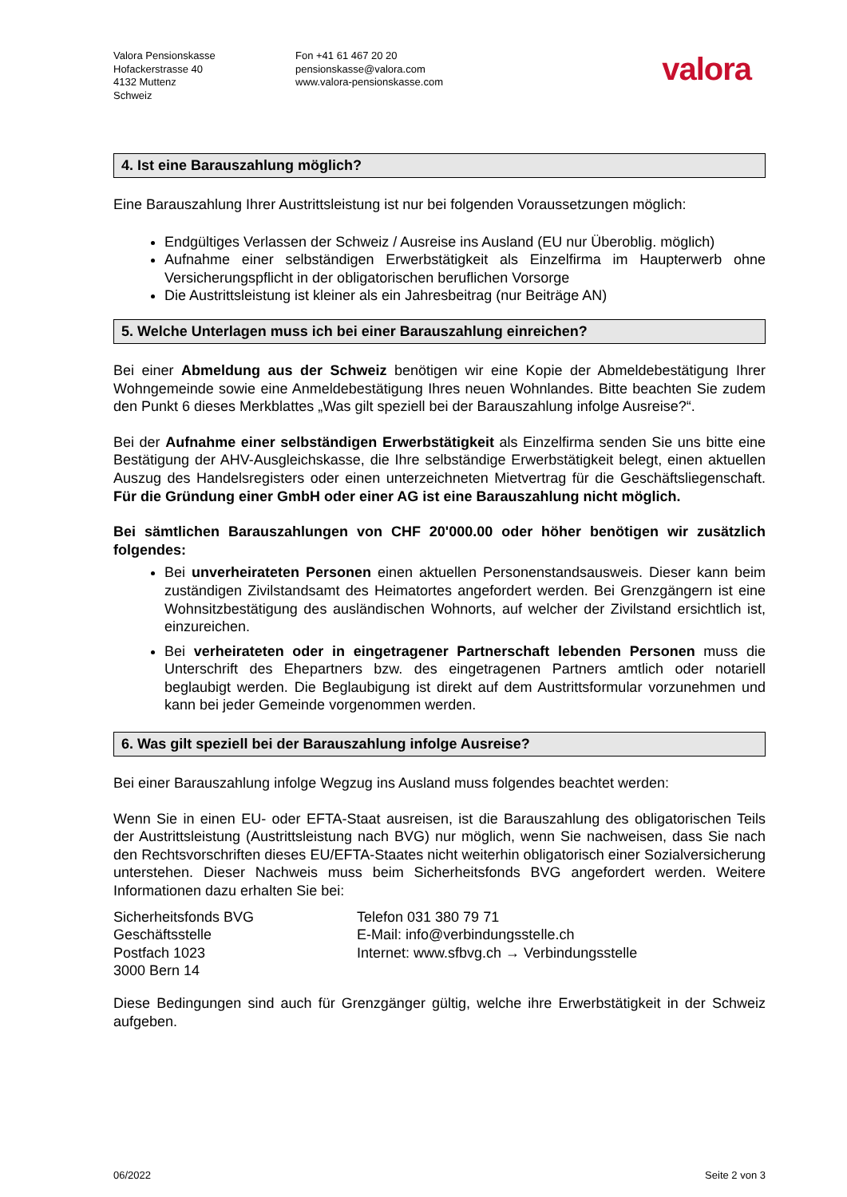Valora Pensionskasse
Hofackerstrasse 40
4132 Muttenz
Schweiz
Fon +41 61 467 20 20
pensionskasse@valora.com
www.valora-pensionskasse.com
valora
4. Ist eine Barauszahlung möglich?
Eine Barauszahlung Ihrer Austrittsleistung ist nur bei folgenden Voraussetzungen möglich:
Endgültiges Verlassen der Schweiz / Ausreise ins Ausland (EU nur Überoblig. möglich)
Aufnahme einer selbständigen Erwerbstätigkeit als Einzelfirma im Haupterwerb ohne Versicherungspflicht in der obligatorischen beruflichen Vorsorge
Die Austrittsleistung ist kleiner als ein Jahresbeitrag (nur Beiträge AN)
5. Welche Unterlagen muss ich bei einer Barauszahlung einreichen?
Bei einer Abmeldung aus der Schweiz benötigen wir eine Kopie der Abmeldebestätigung Ihrer Wohngemeinde sowie eine Anmeldebestätigung Ihres neuen Wohnlandes. Bitte beachten Sie zudem den Punkt 6 dieses Merkblattes „Was gilt speziell bei der Barauszahlung infolge Ausreise?“.
Bei der Aufnahme einer selbständigen Erwerbstätigkeit als Einzelfirma senden Sie uns bitte eine Bestätigung der AHV-Ausgleichskasse, die Ihre selbständige Erwerbstätigkeit belegt, einen aktuellen Auszug des Handelsregisters oder einen unterzeichneten Mietvertrag für die Geschäftsliegenschaft. Für die Gründung einer GmbH oder einer AG ist eine Barauszahlung nicht möglich.
Bei sämtlichen Barauszahlungen von CHF 20'000.00 oder höher benötigen wir zusätzlich folgendes:
Bei unverheirateten Personen einen aktuellen Personenstandsausweis. Dieser kann beim zuständigen Zivilstandsamt des Heimatortes angefordert werden. Bei Grenzgängern ist eine Wohnsitzbestätigung des ausländischen Wohnorts, auf welcher der Zivilstand ersichtlich ist, einzureichen.
Bei verheirateten oder in eingetragener Partnerschaft lebenden Personen muss die Unterschrift des Ehepartners bzw. des eingetragenen Partners amtlich oder notariell beglaubigt werden. Die Beglaubigung ist direkt auf dem Austrittsformular vorzunehmen und kann bei jeder Gemeinde vorgenommen werden.
6. Was gilt speziell bei der Barauszahlung infolge Ausreise?
Bei einer Barauszahlung infolge Wegzug ins Ausland muss folgendes beachtet werden:
Wenn Sie in einen EU- oder EFTA-Staat ausreisen, ist die Barauszahlung des obligatorischen Teils der Austrittsleistung (Austrittsleistung nach BVG) nur möglich, wenn Sie nachweisen, dass Sie nach den Rechtsvorschriften dieses EU/EFTA-Staates nicht weiterhin obligatorisch einer Sozialversicherung unterstehen. Dieser Nachweis muss beim Sicherheitsfonds BVG angefordert werden. Weitere Informationen dazu erhalten Sie bei:
Sicherheitsfonds BVG
Geschäftsstelle
Postfach 1023
3000 Bern 14
Telefon 031 380 79 71
E-Mail: info@verbindungsstelle.ch
Internet: www.sfbvg.ch → Verbindungsstelle
Diese Bedingungen sind auch für Grenzgänger gültig, welche ihre Erwerbstätigkeit in der Schweiz aufgeben.
06/2022 Seite 2 von 3